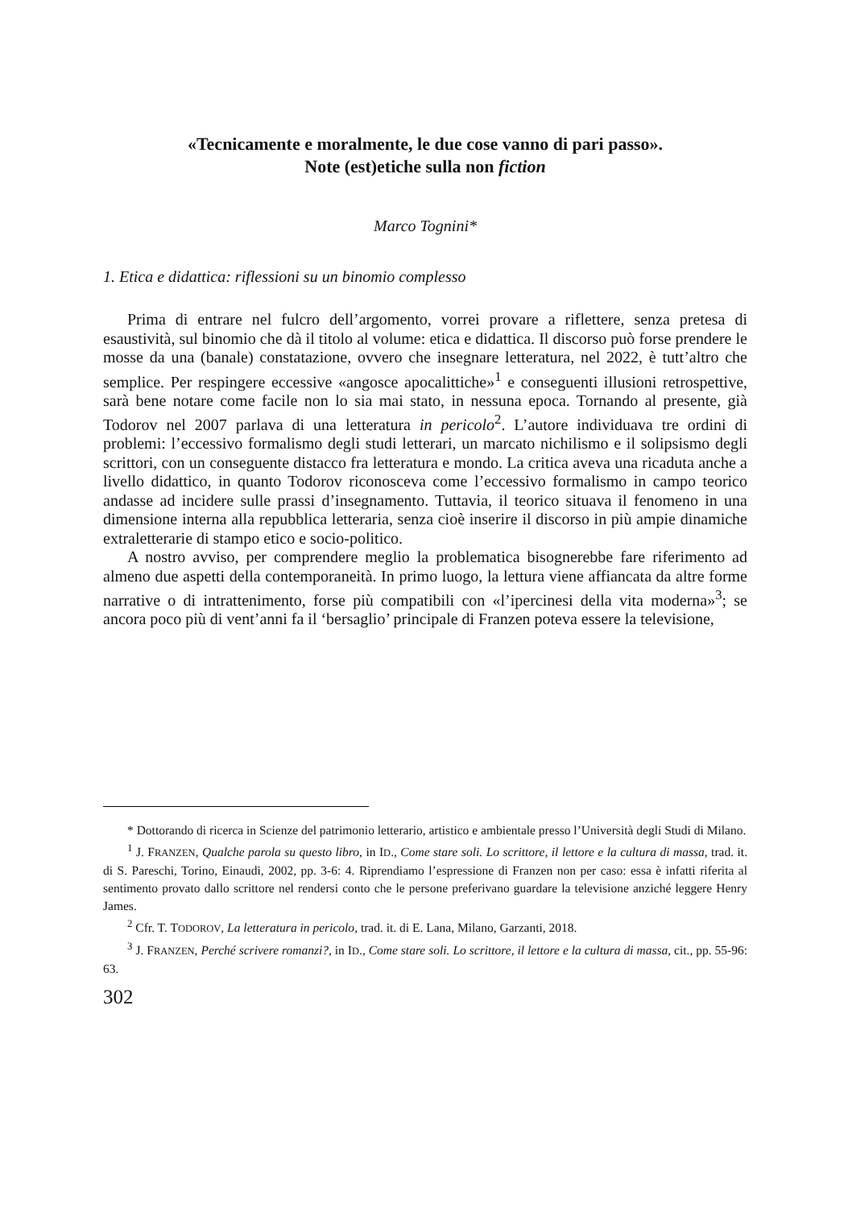«Tecnicamente e moralmente, le due cose vanno di pari passo».
Note (est)etiche sulla non fiction
Marco Tognini*
1. Etica e didattica: riflessioni su un binomio complesso
Prima di entrare nel fulcro dell’argomento, vorrei provare a riflettere, senza pretesa di esaustività, sul binomio che dà il titolo al volume: etica e didattica. Il discorso può forse prendere le mosse da una (banale) constatazione, ovvero che insegnare letteratura, nel 2022, è tutt’altro che semplice. Per respingere eccessive «angosce apocalittiche»<sup>1</sup> e conseguenti illusioni retrospettive, sarà bene notare come facile non lo sia mai stato, in nessuna epoca. Tornando al presente, già Todorov nel 2007 parlava di una letteratura in pericolo<sup>2</sup>. L’autore individuava tre ordini di problemi: l’eccessivo formalismo degli studi letterari, un marcato nichilismo e il solipsismo degli scrittori, con un conseguente distacco fra letteratura e mondo. La critica aveva una ricaduta anche a livello didattico, in quanto Todorov riconosceva come l’eccessivo formalismo in campo teorico andasse ad incidere sulle prassi d’insegnamento. Tuttavia, il teorico situava il fenomeno in una dimensione interna alla repubblica letteraria, senza cioè inserire il discorso in più ampie dinamiche extraletterarie di stampo etico e socio-politico.
A nostro avviso, per comprendere meglio la problematica bisognerebbe fare riferimento ad almeno due aspetti della contemporaneità. In primo luogo, la lettura viene affiancata da altre forme narrative o di intrattenimento, forse più compatibili con «l’ipercinesi della vita moderna»<sup>3</sup>; se ancora poco più di vent’anni fa il ‘bersaglio’ principale di Franzen poteva essere la televisione,
* Dottorando di ricerca in Scienze del patrimonio letterario, artistico e ambientale presso l’Università degli Studi di Milano.
<sup>1</sup> J. FRANZEN, Qualche parola su questo libro, in ID., Come stare soli. Lo scrittore, il lettore e la cultura di massa, trad. it. di S. Pareschi, Torino, Einaudi, 2002, pp. 3-6: 4. Riprendiamo l’espressione di Franzen non per caso: essa è infatti riferita al sentimento provato dallo scrittore nel rendersi conto che le persone preferivano guardare la televisione anziché leggere Henry James.
<sup>2</sup> Cfr. T. TODOROV, La letteratura in pericolo, trad. it. di E. Lana, Milano, Garzanti, 2018.
<sup>3</sup> J. FRANZEN, Perché scrivere romanzi?, in ID., Come stare soli. Lo scrittore, il lettore e la cultura di massa, cit., pp. 55-96: 63.
302